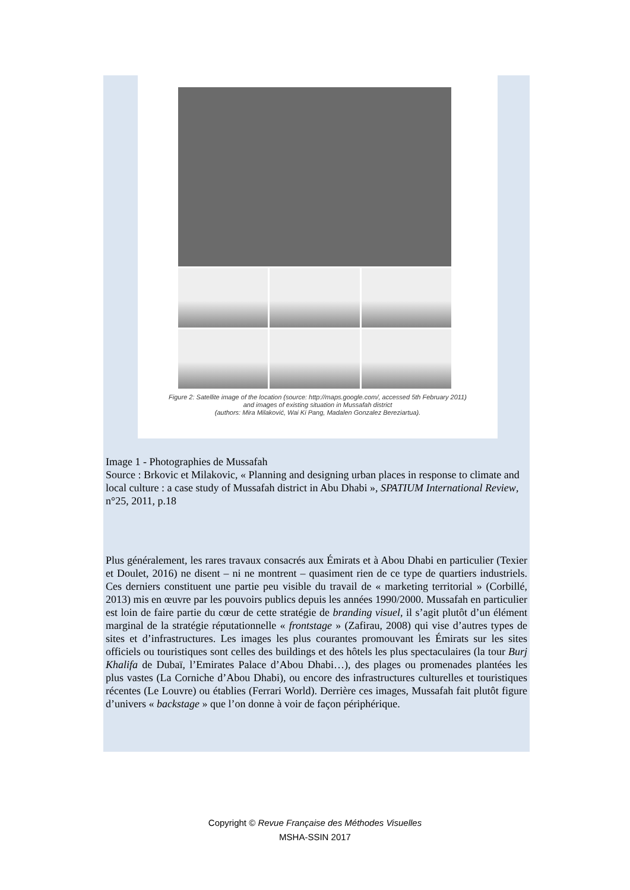Figure 2: Satellite image of the location (source: http://maps.google.com/, accessed 5th February 2011)
and images of existing situation in Mussafah district
(authors: Mira Milaković, Wai Ki Pang, Madalen Gonzalez Bereziartua).
Image 1 - Photographies de Mussafah
Source : Brkovic et Milakovic, « Planning and designing urban places in response to climate and local culture : a case study of Mussafah district in Abu Dhabi », SPATIUM International Review, n°25, 2011, p.18
Plus généralement, les rares travaux consacrés aux Émirats et à Abou Dhabi en particulier (Texier et Doulet, 2016) ne disent – ni ne montrent – quasiment rien de ce type de quartiers industriels. Ces derniers constituent une partie peu visible du travail de « marketing territorial » (Corbillé, 2013) mis en œuvre par les pouvoirs publics depuis les années 1990/2000. Mussafah en particulier est loin de faire partie du cœur de cette stratégie de branding visuel, il s’agit plutôt d’un élément marginal de la stratégie réputationnelle « frontstage » (Zafirau, 2008) qui vise d’autres types de sites et d’infrastructures. Les images les plus courantes promouvant les Émirats sur les sites officiels ou touristiques sont celles des buildings et des hôtels les plus spectaculaires (la tour Burj Khalifa de Dubaï, l’Emirates Palace d’Abou Dhabi…), des plages ou promenades plantées les plus vastes (La Corniche d’Abou Dhabi), ou encore des infrastructures culturelles et touristiques récentes (Le Louvre) ou établies (Ferrari World). Derrière ces images, Mussafah fait plutôt figure d’univers « backstage » que l’on donne à voir de façon périphérique.
Copyright © Revue Française des Méthodes Visuelles
MSHA-SSIN 2017